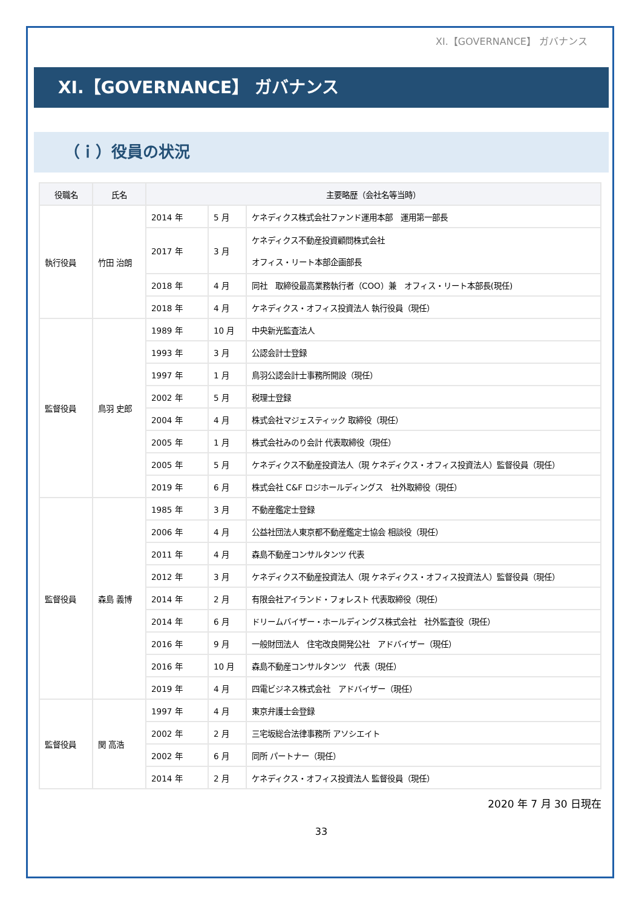XI.【GOVERNANCE】 ガバナンス
XI.【GOVERNANCE】 ガバナンス
（ｉ）役員の状況
| 役職名 | 氏名 | 主要略歴（会社名等当時） | | |
| --- | --- | --- | --- | --- |
| 執行役員 | 竹田 治朗 | 2014 年 | 5 月 | ケネディクス株式会社ファンド運用本部 運用第一部長 |
| | | 2017 年 | 3 月 | ケネディクス不動産投資顧問株式会社 オフィス・リート本部企画部長 |
| | | 2018 年 | 4 月 | 同社 取締役最高業務執行者（COO）兼 オフィス・リート本部長(現任) |
| | | 2018 年 | 4 月 | ケネディクス・オフィス投資法人 執行役員（現任） |
| 監督役員 | 鳥羽 史郎 | 1989 年 | 10 月 | 中央新光監査法人 |
| | | 1993 年 | 3 月 | 公認会計士登録 |
| | | 1997 年 | 1 月 | 鳥羽公認会計士事務所開設（現任） |
| | | 2002 年 | 5 月 | 税理士登録 |
| | | 2004 年 | 4 月 | 株式会社マジェスティック 取締役（現任） |
| | | 2005 年 | 1 月 | 株式会社みのり会計 代表取締役（現任） |
| | | 2005 年 | 5 月 | ケネディクス不動産投資法人（現 ケネディクス・オフィス投資法人）監督役員（現任） |
| | | 2019 年 | 6 月 | 株式会社 C&F ロジホールディングス 社外取締役（現任） |
| 監督役員 | 森島 義博 | 1985 年 | 3 月 | 不動産鑑定士登録 |
| | | 2006 年 | 4 月 | 公益社団法人東京都不動産鑑定士協会 相談役（現任） |
| | | 2011 年 | 4 月 | 森島不動産コンサルタンツ 代表 |
| | | 2012 年 | 3 月 | ケネディクス不動産投資法人（現 ケネディクス・オフィス投資法人）監督役員（現任） |
| | | 2014 年 | 2 月 | 有限会社アイランド・フォレスト 代表取締役（現任） |
| | | 2014 年 | 6 月 | ドリームバイザー・ホールディングス株式会社 社外監査役（現任） |
| | | 2016 年 | 9 月 | 一般財団法人 住宅改良開発公社 アドバイザー（現任） |
| | | 2016 年 | 10 月 | 森島不動産コンサルタンツ 代表（現任） |
| | | 2019 年 | 4 月 | 四電ビジネス株式会社 アドバイザー（現任） |
| 監督役員 | 関 高浩 | 1997 年 | 4 月 | 東京弁護士会登録 |
| | | 2002 年 | 2 月 | 三宅坂総合法律事務所 アソシエイト |
| | | 2002 年 | 6 月 | 同所 パートナー（現任） |
| | | 2014 年 | 2 月 | ケネディクス・オフィス投資法人 監督役員（現任） |
2020 年 7 月 30 日現在
33